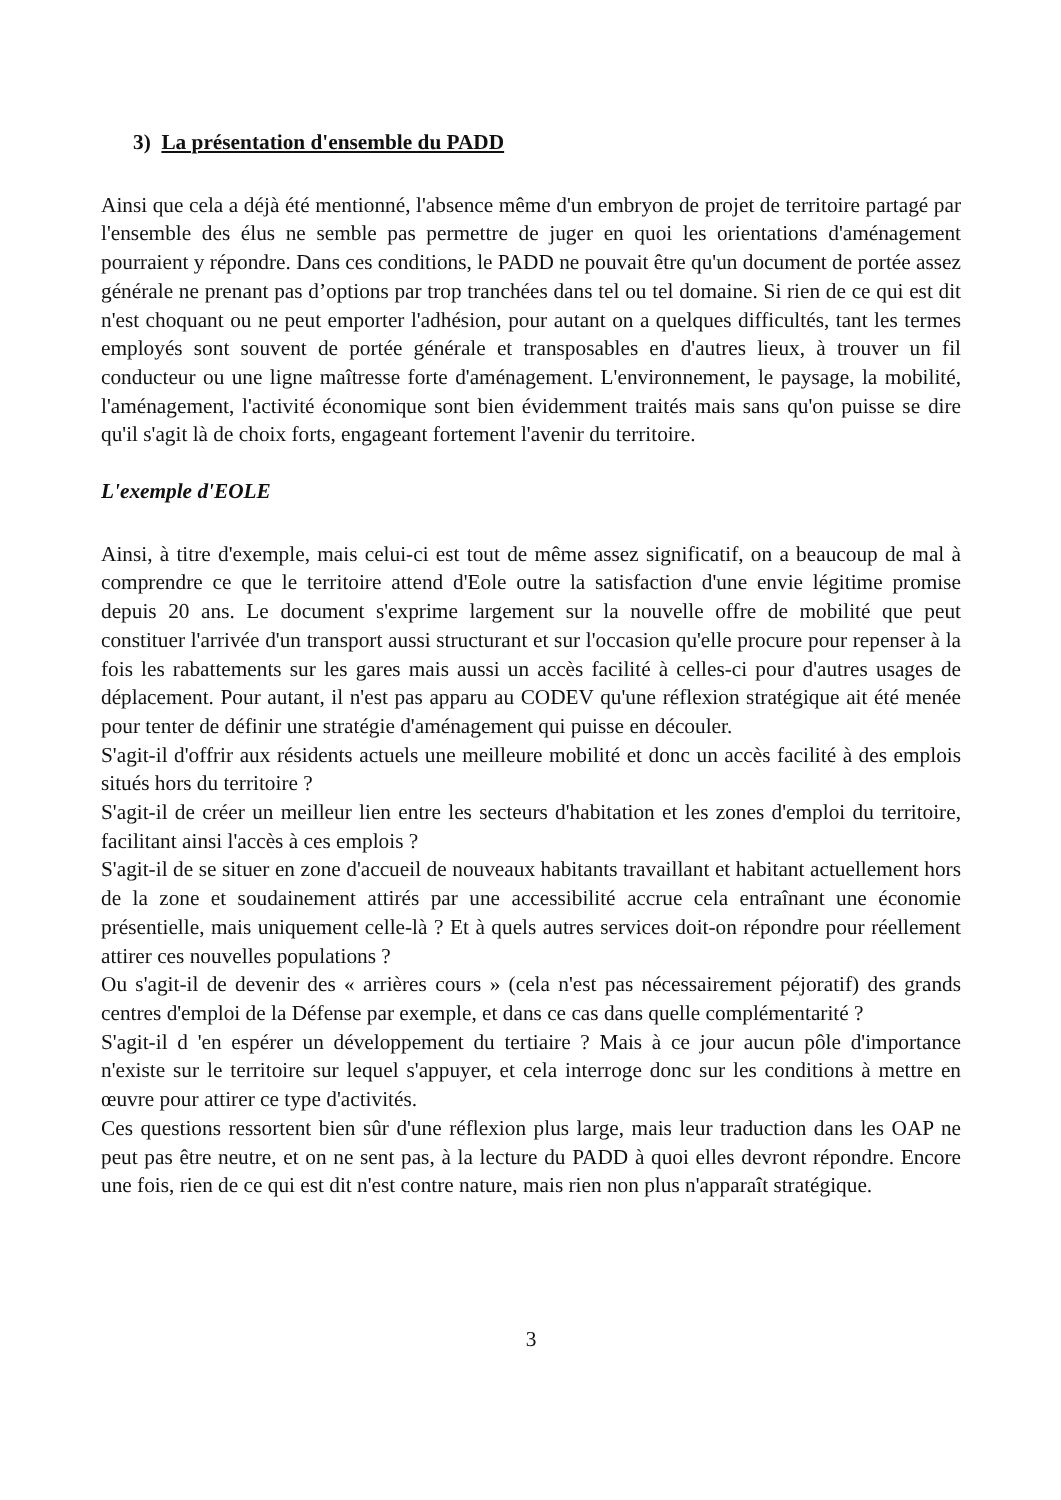3) La présentation d'ensemble du PADD
Ainsi que cela a déjà été mentionné, l'absence même d'un embryon de projet de territoire partagé par l'ensemble des élus ne semble pas permettre de juger en quoi les orientations d'aménagement pourraient y répondre. Dans ces conditions, le PADD ne pouvait être qu'un document de portée assez générale ne prenant pas d’options par trop tranchées dans tel ou tel domaine. Si rien de ce qui est dit n'est choquant ou ne peut emporter l'adhésion, pour autant on a quelques difficultés, tant les termes employés sont souvent de portée générale et transposables en d'autres lieux, à trouver un fil conducteur ou une ligne maîtresse forte d'aménagement. L'environnement, le paysage, la mobilité, l'aménagement, l'activité économique sont bien évidemment traités mais sans qu'on puisse se dire qu'il s'agit là de choix forts, engageant fortement l'avenir du territoire.
L'exemple d'EOLE
Ainsi, à titre d'exemple, mais celui-ci est tout de même assez significatif, on a beaucoup de mal à comprendre ce que le territoire attend d'Eole outre la satisfaction d'une envie légitime promise depuis 20 ans. Le document s'exprime largement sur la nouvelle offre de mobilité que peut constituer l'arrivée d'un transport aussi structurant et sur l'occasion qu'elle procure pour repenser à la fois les rabattements sur les gares mais aussi un accès facilité à celles-ci pour d'autres usages de déplacement. Pour autant, il n'est pas apparu au CODEV qu'une réflexion stratégique ait été menée pour tenter de définir une stratégie d'aménagement qui puisse en découler.
S'agit-il d'offrir aux résidents actuels une meilleure mobilité et donc un accès facilité à des emplois situés hors du territoire ?
S'agit-il de créer un meilleur lien entre les secteurs d'habitation et les zones d'emploi du territoire, facilitant ainsi l'accès à ces emplois ?
S'agit-il de se situer en zone d'accueil de nouveaux habitants travaillant et habitant actuellement hors de la zone et soudainement attirés par une accessibilité accrue cela entraînant une économie présentielle, mais uniquement celle-là ? Et à quels autres services doit-on répondre pour réellement attirer ces nouvelles populations ?
Ou s'agit-il de devenir des « arrières cours » (cela n'est pas nécessairement péjoratif) des grands centres d'emploi de la Défense par exemple, et dans ce cas dans quelle complémentarité ?
S'agit-il d 'en espérer un développement du tertiaire ? Mais à ce jour aucun pôle d'importance n'existe sur le territoire sur lequel s'appuyer, et cela interroge donc sur les conditions à mettre en œuvre pour attirer ce type d'activités.
Ces questions ressortent bien sûr d'une réflexion plus large, mais leur traduction dans les OAP ne peut pas être neutre, et on ne sent pas, à la lecture du PADD à quoi elles devront répondre. Encore une fois, rien de ce qui est dit n'est contre nature, mais rien non plus n'apparaît stratégique.
3